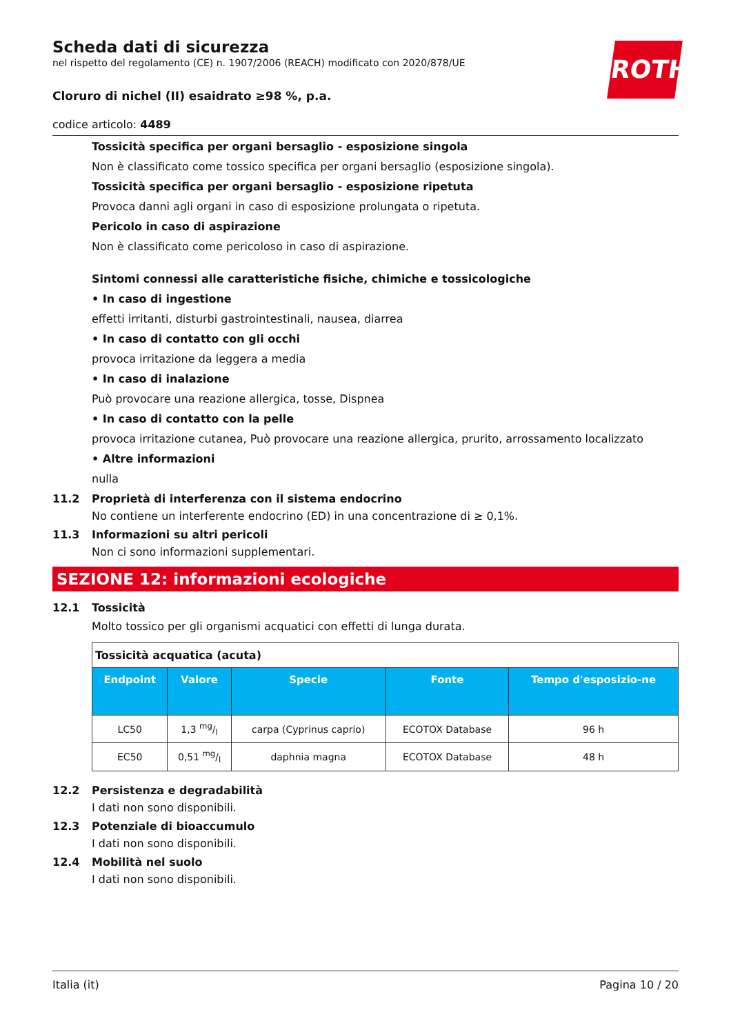ROTH
Scheda dati di sicurezza
nel rispetto del regolamento (CE) n. 1907/2006 (REACH) modificato con 2020/878/UE
Cloruro di nichel (II) esaidrato ≥98 %, p.a.
codice articolo: 4489
Tossicità specifica per organi bersaglio - esposizione singola
Non è classificato come tossico specifica per organi bersaglio (esposizione singola).
Tossicità specifica per organi bersaglio - esposizione ripetuta
Provoca danni agli organi in caso di esposizione prolungata o ripetuta.
Pericolo in caso di aspirazione
Non è classificato come pericoloso in caso di aspirazione.
Sintomi connessi alle caratteristiche fisiche, chimiche e tossicologiche
• In caso di ingestione
effetti irritanti, disturbi gastrointestinali, nausea, diarrea
• In caso di contatto con gli occhi
provoca irritazione da leggera a media
• In caso di inalazione
Può provocare una reazione allergica, tosse, Dispnea
• In caso di contatto con la pelle
provoca irritazione cutanea, Può provocare una reazione allergica, prurito, arrossamento localizzato
• Altre informazioni
nulla
11.2 Proprietà di interferenza con il sistema endocrino
No contiene un interferente endocrino (ED) in una concentrazione di ≥ 0,1%.
11.3 Informazioni su altri pericoli
Non ci sono informazioni supplementari.
SEZIONE 12: informazioni ecologiche
12.1 Tossicità
Molto tossico per gli organismi acquatici con effetti di lunga durata.
| Tossicità acquatica (acuta) | | | | |
| --- | --- | --- | --- | --- |
| Endpoint | Valore | Specie | Fonte | Tempo d'esposizio-ne |
| LC50 | 1,3 mg/l | carpa (Cyprinus caprio) | ECOTOX Database | 96 h |
| EC50 | 0,51 mg/l | daphnia magna | ECOTOX Database | 48 h |
12.2 Persistenza e degradabilità
I dati non sono disponibili.
12.3 Potenziale di bioaccumulo
I dati non sono disponibili.
12.4 Mobilità nel suolo
I dati non sono disponibili.
Italia (it) Pagina 10 / 20